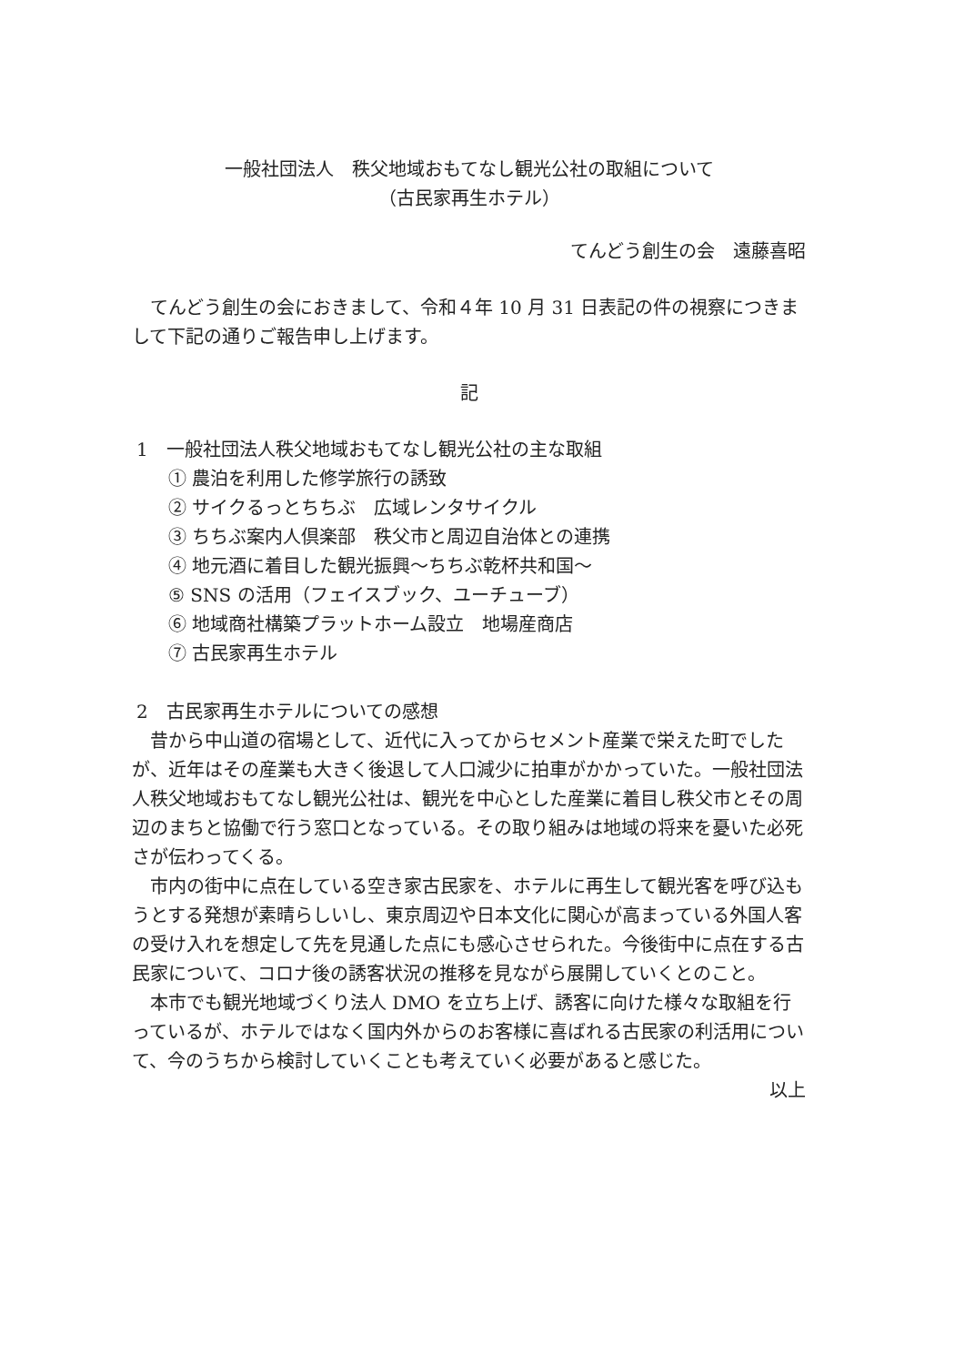一般社団法人　秩父地域おもてなし観光公社の取組について
（古民家再生ホテル）
てんどう創生の会　遠藤喜昭
てんどう創生の会におきまして、令和４年 10 月 31 日表記の件の視察につきまして下記の通りご報告申し上げます。
記
1　一般社団法人秩父地域おもてなし観光公社の主な取組
① 農泊を利用した修学旅行の誘致
② サイクるっとちちぶ　広域レンタサイクル
③ ちちぶ案内人倶楽部　秩父市と周辺自治体との連携
④ 地元酒に着目した観光振興～ちちぶ乾杯共和国～
⑤ SNS の活用（フェイスブック、ユーチューブ）
⑥ 地域商社構築プラットホーム設立　地場産商店
⑦ 古民家再生ホテル
2　古民家再生ホテルについての感想
昔から中山道の宿場として、近代に入ってからセメント産業で栄えた町でしたが、近年はその産業も大きく後退して人口減少に拍車がかかっていた。一般社団法人秩父地域おもてなし観光公社は、観光を中心とした産業に着目し秩父市とその周辺のまちと協働で行う窓口となっている。その取り組みは地域の将来を憂いた必死さが伝わってくる。
市内の街中に点在している空き家古民家を、ホテルに再生して観光客を呼び込もうとする発想が素晴らしいし、東京周辺や日本文化に関心が高まっている外国人客の受け入れを想定して先を見通した点にも感心させられた。今後街中に点在する古民家について、コロナ後の誘客状況の推移を見ながら展開していくとのこと。
本市でも観光地域づくり法人 DMO を立ち上げ、誘客に向けた様々な取組を行っているが、ホテルではなく国内外からのお客様に喜ばれる古民家の利活用について、今のうちから検討していくことも考えていく必要があると感じた。
以上